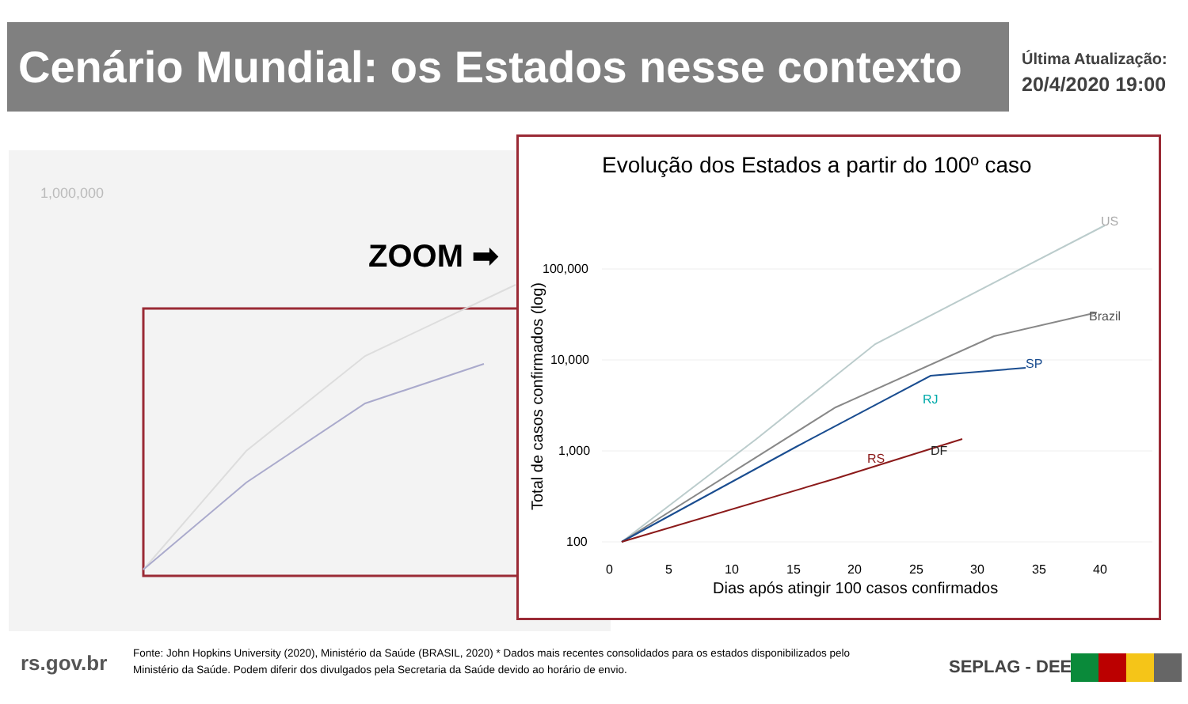Cenário Mundial: os Estados nesse contexto
Última Atualização:
20/4/2020 19:00
1,000,000
ZOOM ➡
Evolução dos Estados a partir do 100º caso
Total de casos confirmados (log)
100,000
10,000
1,000
100
0
5
10
15
20
25
30
35
40
Dias após atingir 100 casos confirmados
US
SP
Brazil
RJ
DF
RS
rs.gov.br
Fonte: John Hopkins University (2020), Ministério da Saúde (BRASIL, 2020) * Dados mais recentes consolidados para os estados disponibilizados pelo Ministério da Saúde. Podem diferir dos divulgados pela Secretaria da Saúde devido ao horário de envio.
SEPLAG - DEE